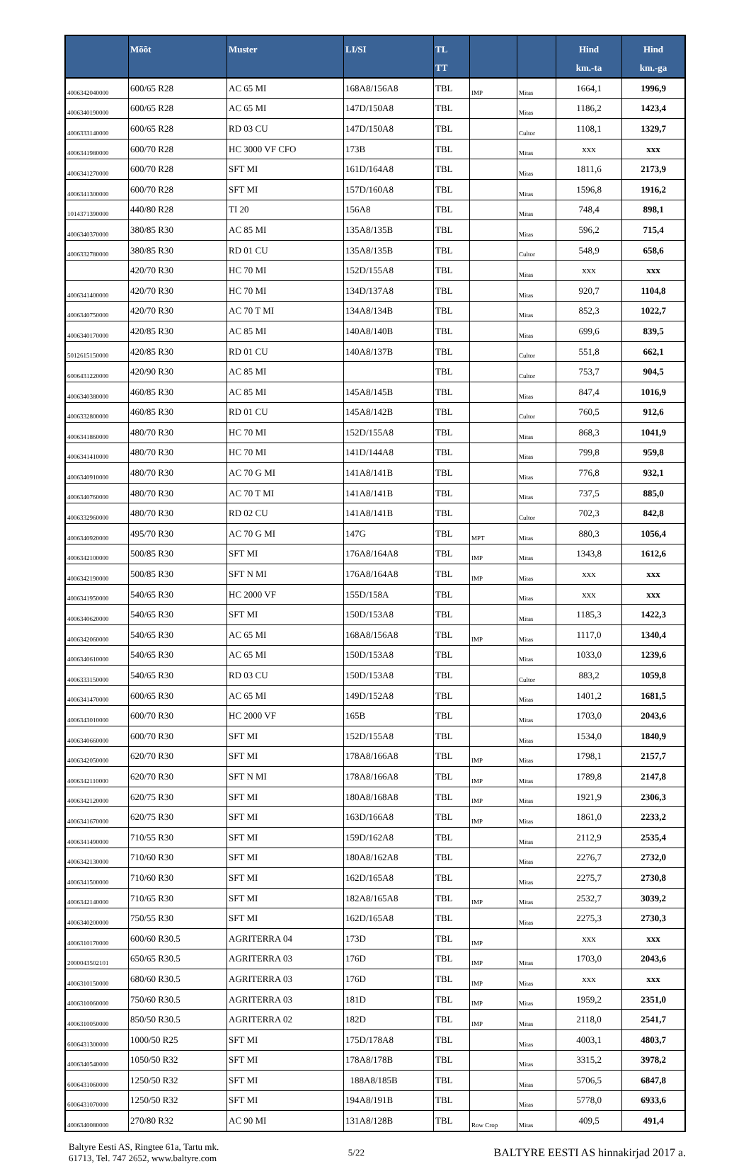| | Mõõt | Muster | LI/SI | TL TT | | | Hind km.-ta | Hind km.-ga |
| --- | --- | --- | --- | --- | --- | --- | --- | --- |
| 4006342040000 | 600/65 R28 | AC 65 MI | 168A8/156A8 | TBL | IMP | Mitas | 1664,1 | 1996,9 |
| 4006340190000 | 600/65 R28 | AC 65 MI | 147D/150A8 | TBL | | Mitas | 1186,2 | 1423,4 |
| 4006333140000 | 600/65 R28 | RD 03 CU | 147D/150A8 | TBL | | Cultor | 1108,1 | 1329,7 |
| 4006341980000 | 600/70 R28 | HC 3000 VF CFO | 173B | TBL | | Mitas | xxx | xxx |
| 4006341270000 | 600/70 R28 | SFT MI | 161D/164A8 | TBL | | Mitas | 1811,6 | 2173,9 |
| 4006341300000 | 600/70 R28 | SFT MI | 157D/160A8 | TBL | | Mitas | 1596,8 | 1916,2 |
| 1014371390000 | 440/80 R28 | TI 20 | 156A8 | TBL | | Mitas | 748,4 | 898,1 |
| 4006340370000 | 380/85 R30 | AC 85 MI | 135A8/135B | TBL | | Mitas | 596,2 | 715,4 |
| 4006332780000 | 380/85 R30 | RD 01 CU | 135A8/135B | TBL | | Cultor | 548,9 | 658,6 |
| | 420/70 R30 | HC 70 MI | 152D/155A8 | TBL | | Mitas | xxx | xxx |
| 4006341400000 | 420/70 R30 | HC 70 MI | 134D/137A8 | TBL | | Mitas | 920,7 | 1104,8 |
| 4006340750000 | 420/70 R30 | AC 70 T MI | 134A8/134B | TBL | | Mitas | 852,3 | 1022,7 |
| 4006340170000 | 420/85 R30 | AC 85 MI | 140A8/140B | TBL | | Mitas | 699,6 | 839,5 |
| 5012615150000 | 420/85 R30 | RD 01 CU | 140A8/137B | TBL | | Cultor | 551,8 | 662,1 |
| 6006431220000 | 420/90 R30 | AC 85 MI | | TBL | | Cultor | 753,7 | 904,5 |
| 4006340380000 | 460/85 R30 | AC 85 MI | 145A8/145B | TBL | | Mitas | 847,4 | 1016,9 |
| 4006332800000 | 460/85 R30 | RD 01 CU | 145A8/142B | TBL | | Cultor | 760,5 | 912,6 |
| 4006341860000 | 480/70 R30 | HC 70 MI | 152D/155A8 | TBL | | Mitas | 868,3 | 1041,9 |
| 4006341410000 | 480/70 R30 | HC 70 MI | 141D/144A8 | TBL | | Mitas | 799,8 | 959,8 |
| 4006340910000 | 480/70 R30 | AC 70 G MI | 141A8/141B | TBL | | Mitas | 776,8 | 932,1 |
| 4006340760000 | 480/70 R30 | AC 70 T MI | 141A8/141B | TBL | | Mitas | 737,5 | 885,0 |
| 4006332960000 | 480/70 R30 | RD 02 CU | 141A8/141B | TBL | | Cultor | 702,3 | 842,8 |
| 4006340920000 | 495/70 R30 | AC 70 G MI | 147G | TBL | MPT | Mitas | 880,3 | 1056,4 |
| 4006342100000 | 500/85 R30 | SFT MI | 176A8/164A8 | TBL | IMP | Mitas | 1343,8 | 1612,6 |
| 4006342190000 | 500/85 R30 | SFT N MI | 176A8/164A8 | TBL | IMP | Mitas | xxx | xxx |
| 4006341950000 | 540/65 R30 | HC 2000 VF | 155D/158A | TBL | | Mitas | xxx | xxx |
| 4006340620000 | 540/65 R30 | SFT MI | 150D/153A8 | TBL | | Mitas | 1185,3 | 1422,3 |
| 4006342060000 | 540/65 R30 | AC 65 MI | 168A8/156A8 | TBL | IMP | Mitas | 1117,0 | 1340,4 |
| 4006340610000 | 540/65 R30 | AC 65 MI | 150D/153A8 | TBL | | Mitas | 1033,0 | 1239,6 |
| 4006333150000 | 540/65 R30 | RD 03 CU | 150D/153A8 | TBL | | Cultor | 883,2 | 1059,8 |
| 4006341470000 | 600/65 R30 | AC 65 MI | 149D/152A8 | TBL | | Mitas | 1401,2 | 1681,5 |
| 4006343010000 | 600/70 R30 | HC 2000 VF | 165B | TBL | | Mitas | 1703,0 | 2043,6 |
| 4006340660000 | 600/70 R30 | SFT MI | 152D/155A8 | TBL | | Mitas | 1534,0 | 1840,9 |
| 4006342050000 | 620/70 R30 | SFT MI | 178A8/166A8 | TBL | IMP | Mitas | 1798,1 | 2157,7 |
| 4006342110000 | 620/70 R30 | SFT N MI | 178A8/166A8 | TBL | IMP | Mitas | 1789,8 | 2147,8 |
| 4006342120000 | 620/75 R30 | SFT MI | 180A8/168A8 | TBL | IMP | Mitas | 1921,9 | 2306,3 |
| 4006341670000 | 620/75 R30 | SFT MI | 163D/166A8 | TBL | IMP | Mitas | 1861,0 | 2233,2 |
| 4006341490000 | 710/55 R30 | SFT MI | 159D/162A8 | TBL | | Mitas | 2112,9 | 2535,4 |
| 4006342130000 | 710/60 R30 | SFT MI | 180A8/162A8 | TBL | | Mitas | 2276,7 | 2732,0 |
| 4006341500000 | 710/60 R30 | SFT MI | 162D/165A8 | TBL | | Mitas | 2275,7 | 2730,8 |
| 4006342140000 | 710/65 R30 | SFT MI | 182A8/165A8 | TBL | IMP | Mitas | 2532,7 | 3039,2 |
| 4006340200000 | 750/55 R30 | SFT MI | 162D/165A8 | TBL | | Mitas | 2275,3 | 2730,3 |
| 4006310170000 | 600/60 R30.5 | AGRITERRA 04 | 173D | TBL | IMP | | xxx | xxx |
| 2000043502101 | 650/65 R30.5 | AGRITERRA 03 | 176D | TBL | IMP | Mitas | 1703,0 | 2043,6 |
| 4006310150000 | 680/60 R30.5 | AGRITERRA 03 | 176D | TBL | IMP | Mitas | xxx | xxx |
| 4006310060000 | 750/60 R30.5 | AGRITERRA 03 | 181D | TBL | IMP | Mitas | 1959,2 | 2351,0 |
| 4006310050000 | 850/50 R30.5 | AGRITERRA 02 | 182D | TBL | IMP | Mitas | 2118,0 | 2541,7 |
| 6006431300000 | 1000/50 R25 | SFT MI | 175D/178A8 | TBL | | Mitas | 4003,1 | 4803,7 |
| 4006340540000 | 1050/50 R32 | SFT MI | 178A8/178B | TBL | | Mitas | 3315,2 | 3978,2 |
| 6006431060000 | 1250/50 R32 | SFT MI | 188A8/185B | TBL | | Mitas | 5706,5 | 6847,8 |
| 6006431070000 | 1250/50 R32 | SFT MI | 194A8/191B | TBL | | Mitas | 5778,0 | 6933,6 |
| 4006340080000 | 270/80 R32 | AC 90 MI | 131A8/128B | TBL | Row Crop | Mitas | 409,5 | 491,4 |
Baltyre Eesti AS, Ringtee 61a, Tartu mk.
61713, Tel. 747 2652, www.baltyre.com
5/22
BALTYRE EESTI AS hinnakirjad 2017 a.